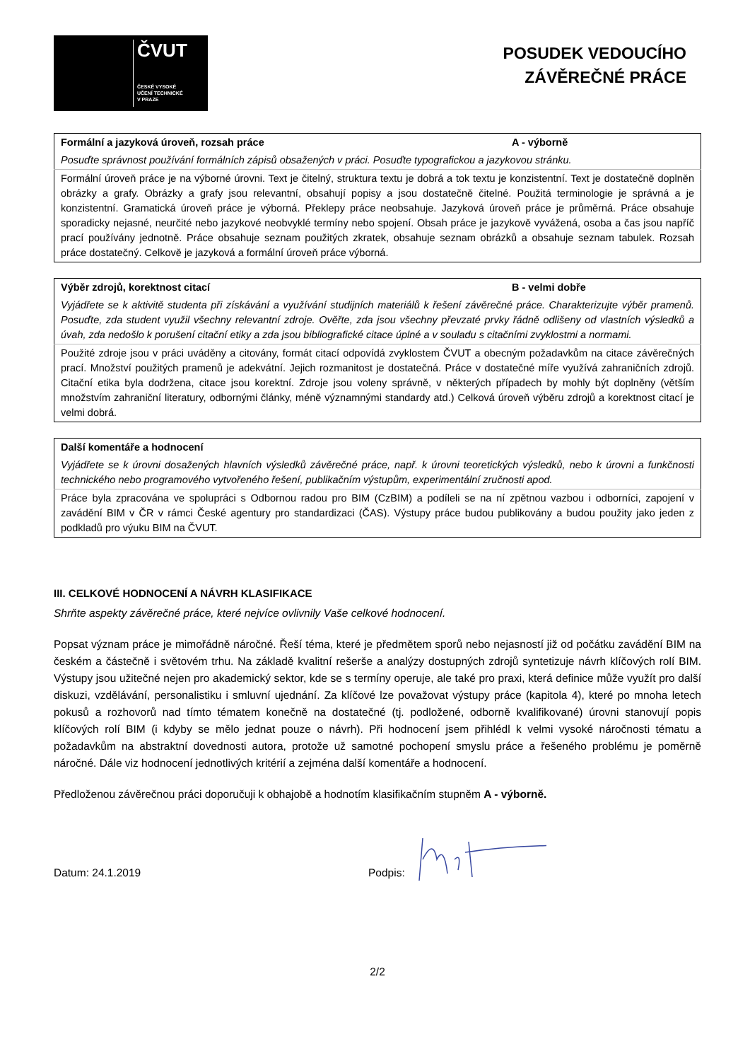ČVUT
ČESKÉ VYSOKÉ
UČENÍ TECHNICKÉ
V PRAZE
POSUDEK VEDOUCÍHO
ZÁVĚREČNÉ PRÁCE
| Formální a jazyková úroveň, rozsah práce | A - výborně |
| Posuďte správnost používání formálních zápisů obsažených v práci. Posuďte typografickou a jazykovou stránku. | |
| Formální úroveň práce je na výborné úrovni. Text je čitelný, struktura textu je dobrá a tok textu je konzistentní. Text je dostatečně doplněn obrázky a grafy. Obrázky a grafy jsou relevantní, obsahují popisy a jsou dostatečně čitelné. Použitá terminologie je správná a je konzistentní. Gramatická úroveň práce je výborná. Překlepy práce neobsahuje. Jazyková úroveň práce je průměrná. Práce obsahuje sporadicky nejasné, neurčité nebo jazykové neobvyklé termíny nebo spojení. Obsah práce je jazykově vyvážená, osoba a čas jsou napříč prací používány jednotně. Práce obsahuje seznam použitých zkratek, obsahuje seznam obrázků a obsahuje seznam tabulek. Rozsah práce dostatečný. Celkově je jazyková a formální úroveň práce výborná. | |
| Výběr zdrojů, korektnost citací | B - velmi dobře |
| Vyjádřete se k aktivitě studenta při získávání a využívání studijních materiálů k řešení závěrečné práce. Charakterizujte výběr pramenů. Posuďte, zda student využil všechny relevantní zdroje. Ověřte, zda jsou všechny převzaté prvky řádně odlišeny od vlastních výsledků a úvah, zda nedošlo k porušení citační etiky a zda jsou bibliografické citace úplné a v souladu s citačními zvyklostmi a normami. | |
| Použité zdroje jsou v práci uváděny a citovány, formát citací odpovídá zvyklostem ČVUT a obecným požadavkům na citace závěrečných prací. Množství použitých pramenů je adekvátní. Jejich rozmanitost je dostatečná. Práce v dostatečné míře využívá zahraničních zdrojů. Citační etika byla dodržena, citace jsou korektní. Zdroje jsou voleny správně, v některých případech by mohly být doplněny (větším množstvím zahraniční literatury, odbornými články, méně významnými standardy atd.) Celková úroveň výběru zdrojů a korektnost citací je velmi dobrá. | |
| Další komentáře a hodnocení |
| Vyjádřete se k úrovni dosažených hlavních výsledků závěrečné práce, např. k úrovni teoretických výsledků, nebo k úrovni a funkčnosti technického nebo programového vytvořeného řešení, publikačním výstupům, experimentální zručnosti apod. |
| Práce byla zpracována ve spolupráci s Odbornou radou pro BIM (CzBIM) a podíleli se na ní zpětnou vazbou i odborníci, zapojení v zavádění BIM v ČR v rámci České agentury pro standardizaci (ČAS). Výstupy práce budou publikovány a budou použity jako jeden z podkladů pro výuku BIM na ČVUT. |
III. CELKOVÉ HODNOCENÍ A NÁVRH KLASIFIKACE
Shrňte aspekty závěrečné práce, které nejvíce ovlivnily Vaše celkové hodnocení.
Popsat význam práce je mimořádně náročné. Řeší téma, které je předmětem sporů nebo nejasností již od počátku zavádění BIM na českém a částečně i světovém trhu. Na základě kvalitní rešerše a analýzy dostupných zdrojů syntetizuje návrh klíčových rolí BIM. Výstupy jsou užitečné nejen pro akademický sektor, kde se s termíny operuje, ale také pro praxi, která definice může využít pro další diskuzi, vzdělávání, personalistiku i smluvní ujednání. Za klíčové lze považovat výstupy práce (kapitola 4), které po mnoha letech pokusů a rozhovorů nad tímto tématem konečně na dostatečné (tj. podložené, odborně kvalifikované) úrovni stanovují popis klíčových rolí BIM (i kdyby se mělo jednat pouze o návrh). Při hodnocení jsem přihlédl k velmi vysoké náročnosti tématu a požadavkům na abstraktní dovednosti autora, protože už samotné pochopení smyslu práce a řešeného problému je poměrně náročné. Dále viz hodnocení jednotlivých kritérií a zejména další komentáře a hodnocení.
Předloženou závěrečnou práci doporučuji k obhajobě a hodnotím klasifikačním stupněm A - výborně.
Datum: 24.1.2019 Podpis:
2/2